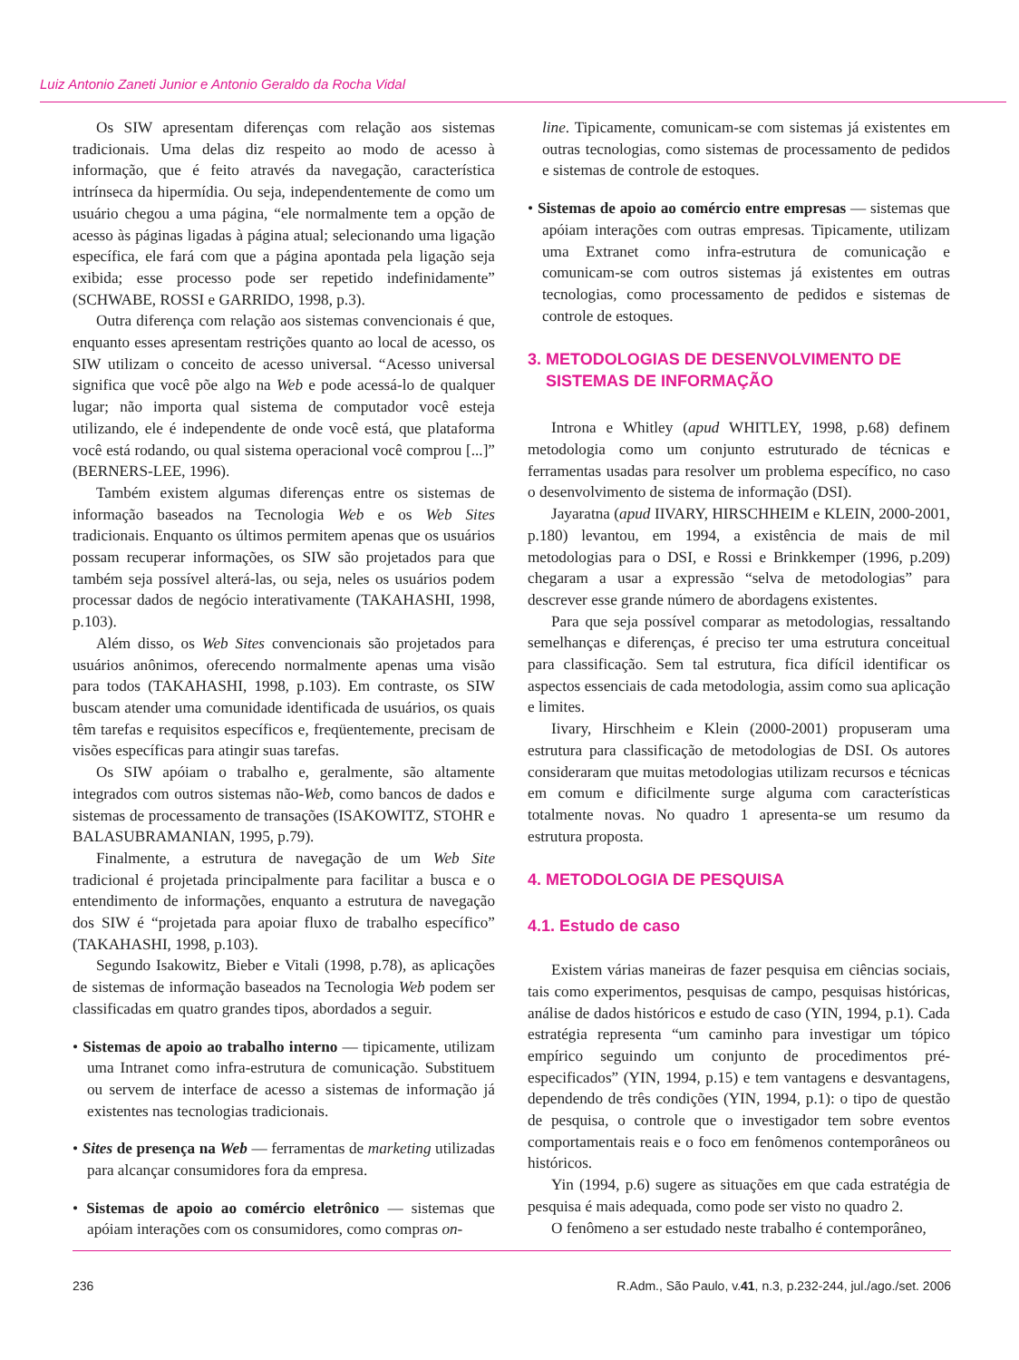Luiz Antonio Zaneti Junior e Antonio Geraldo da Rocha Vidal
Os SIW apresentam diferenças com relação aos sistemas tradicionais. Uma delas diz respeito ao modo de acesso à informação, que é feito através da navegação, característica intrínseca da hipermídia. Ou seja, independentemente de como um usuário chegou a uma página, “ele normalmente tem a opção de acesso às páginas ligadas à página atual; selecionando uma ligação específica, ele fará com que a página apontada pela ligação seja exibida; esse processo pode ser repetido indefinidamente” (SCHWABE, ROSSI e GARRIDO, 1998, p.3).
Outra diferença com relação aos sistemas convencionais é que, enquanto esses apresentam restrições quanto ao local de acesso, os SIW utilizam o conceito de acesso universal. “Acesso universal significa que você põe algo na Web e pode acessá-lo de qualquer lugar; não importa qual sistema de computador você esteja utilizando, ele é independente de onde você está, que plataforma você está rodando, ou qual sistema operacional você comprou [...]” (BERNERS-LEE, 1996).
Também existem algumas diferenças entre os sistemas de informação baseados na Tecnologia Web e os Web Sites tradicionais. Enquanto os últimos permitem apenas que os usuários possam recuperar informações, os SIW são projetados para que também seja possível alterá-las, ou seja, neles os usuários podem processar dados de negócio interativamente (TAKAHASHI, 1998, p.103).
Além disso, os Web Sites convencionais são projetados para usuários anônimos, oferecendo normalmente apenas uma visão para todos (TAKAHASHI, 1998, p.103). Em contraste, os SIW buscam atender uma comunidade identificada de usuários, os quais têm tarefas e requisitos específicos e, freqüentemente, precisam de visões específicas para atingir suas tarefas.
Os SIW apóiam o trabalho e, geralmente, são altamente integrados com outros sistemas não-Web, como bancos de dados e sistemas de processamento de transações (ISAKOWITZ, STOHR e BALASUBRAMANIAN, 1995, p.79).
Finalmente, a estrutura de navegação de um Web Site tradicional é projetada principalmente para facilitar a busca e o entendimento de informações, enquanto a estrutura de navegação dos SIW é “projetada para apoiar fluxo de trabalho específico” (TAKAHASHI, 1998, p.103).
Segundo Isakowitz, Bieber e Vitali (1998, p.78), as aplicações de sistemas de informação baseados na Tecnologia Web podem ser classificadas em quatro grandes tipos, abordados a seguir.
• Sistemas de apoio ao trabalho interno — tipicamente, utilizam uma Intranet como infra-estrutura de comunicação. Substituem ou servem de interface de acesso a sistemas de informação já existentes nas tecnologias tradicionais.
• Sites de presença na Web — ferramentas de marketing utilizadas para alcançar consumidores fora da empresa.
• Sistemas de apoio ao comércio eletrônico — sistemas que apóiam interações com os consumidores, como compras on-
line. Tipicamente, comunicam-se com sistemas já existentes em outras tecnologias, como sistemas de processamento de pedidos e sistemas de controle de estoques.
• Sistemas de apoio ao comércio entre empresas — sistemas que apóiam interações com outras empresas. Tipicamente, utilizam uma Extranet como infra-estrutura de comunicação e comunicam-se com outros sistemas já existentes em outras tecnologias, como processamento de pedidos e sistemas de controle de estoques.
3. METODOLOGIAS DE DESENVOLVIMENTO DE
SISTEMAS DE INFORMAÇÃO
Introna e Whitley (apud WHITLEY, 1998, p.68) definem metodologia como um conjunto estruturado de técnicas e ferramentas usadas para resolver um problema específico, no caso o desenvolvimento de sistema de informação (DSI).
Jayaratna (apud IIVARY, HIRSCHHEIM e KLEIN, 2000-2001, p.180) levantou, em 1994, a existência de mais de mil metodologias para o DSI, e Rossi e Brinkkemper (1996, p.209) chegaram a usar a expressão “selva de metodologias” para descrever esse grande número de abordagens existentes.
Para que seja possível comparar as metodologias, ressaltando semelhanças e diferenças, é preciso ter uma estrutura conceitual para classificação. Sem tal estrutura, fica difícil identificar os aspectos essenciais de cada metodologia, assim como sua aplicação e limites.
Iivary, Hirschheim e Klein (2000-2001) propuseram uma estrutura para classificação de metodologias de DSI. Os autores consideraram que muitas metodologias utilizam recursos e técnicas em comum e dificilmente surge alguma com características totalmente novas. No quadro 1 apresenta-se um resumo da estrutura proposta.
4. METODOLOGIA DE PESQUISA
4.1. Estudo de caso
Existem várias maneiras de fazer pesquisa em ciências sociais, tais como experimentos, pesquisas de campo, pesquisas históricas, análise de dados históricos e estudo de caso (YIN, 1994, p.1). Cada estratégia representa “um caminho para investigar um tópico empírico seguindo um conjunto de procedimentos pré-especificados” (YIN, 1994, p.15) e tem vantagens e desvantagens, dependendo de três condições (YIN, 1994, p.1): o tipo de questão de pesquisa, o controle que o investigador tem sobre eventos comportamentais reais e o foco em fenômenos contemporâneos ou históricos.
Yin (1994, p.6) sugere as situações em que cada estratégia de pesquisa é mais adequada, como pode ser visto no quadro 2.
O fenômeno a ser estudado neste trabalho é contemporâneo,
236 R.Adm., São Paulo, v.41, n.3, p.232-244, jul./ago./set. 2006